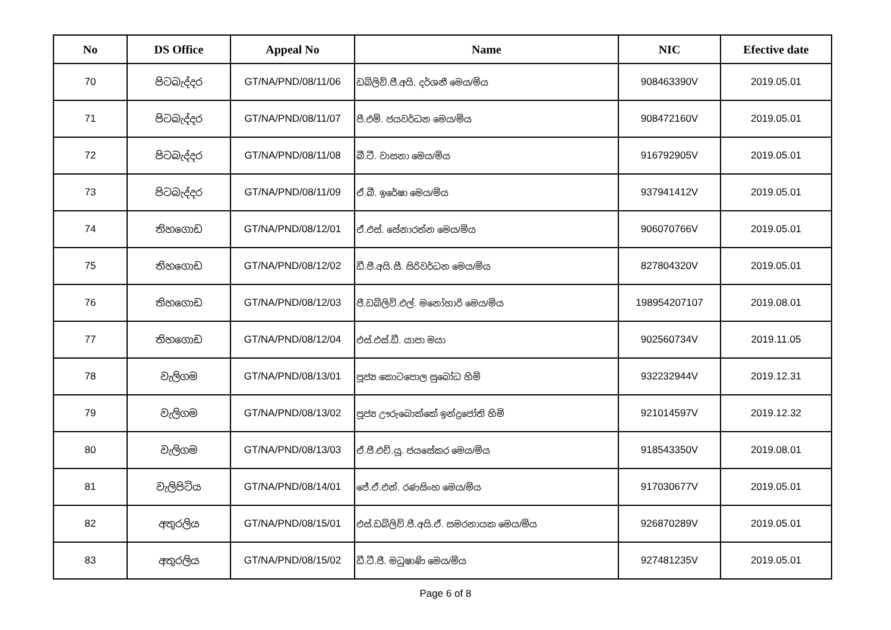| No | DS Office | Appeal No | Name | NIC | Efective date |
| --- | --- | --- | --- | --- | --- |
| 70 | පිටබැද්දර | GT/NA/PND/08/11/06 | ඩබ්ලිව්.ජී.අයි. දර්ශනී මෙය/මිය | 908463390V | 2019.05.01 |
| 71 | පිටබැද්දර | GT/NA/PND/08/11/07 | පී.එම්. ජයවර්ධන මෙය/මිය | 908472160V | 2019.05.01 |
| 72 | පිටබැද්දර | GT/NA/PND/08/11/08 | බී.ටී. වාසනා මෙය/මිය | 916792905V | 2019.05.01 |
| 73 | පිටබැද්දර | GT/NA/PND/08/11/09 | ඒ.බී. ඉරේෂා මෙය/මිය | 937941412V | 2019.05.01 |
| 74 | තිහගොඩ | GT/NA/PND/08/12/01 | ඒ.එස්. සේනාරත්න මෙය/මිය | 906070766V | 2019.05.01 |
| 75 | තිහගොඩ | GT/NA/PND/08/12/02 | ඩී.ජී.අයි.සී. සිරිවර්ධන මෙය/මිය | 827804320V | 2019.05.01 |
| 76 | තිහගොඩ | GT/NA/PND/08/12/03 | ජී.ඩබ්ලිව්.එල්. මනෝහාරි මෙය/මිය | 198954207107 | 2019.08.01 |
| 77 | තිහගොඩ | GT/NA/PND/08/12/04 | එස්.එස්.ඩී. යාපා මයා | 902560734V | 2019.11.05 |
| 78 | වැලිගම | GT/NA/PND/08/13/01 | පූජ්‍ය කොටපොල සුබෝධ හිමි | 932232944V | 2019.12.31 |
| 79 | වැලිගම | GT/NA/PND/08/13/02 | පූජ්‍ය ඌරුබොක්කේ ඉන්ද්‍රජෝති හිමි | 921014597V | 2019.12.32 |
| 80 | වැලිගම | GT/NA/PND/08/13/03 | ඒ.ජී.එච්.යූ. ජයසේකර මෙය/මිය | 918543350V | 2019.08.01 |
| 81 | වැලිපිටිය | GT/NA/PND/08/14/01 | ජේ.ඒ.එන්. රණසිංහ මෙය/මිය | 917030677V | 2019.05.01 |
| 82 | අතුරලිය | GT/NA/PND/08/15/01 | එස්.ඩබ්ලිව්.ජී.අයි.ඒ. සමරනායක මෙය/මිය | 926870289V | 2019.05.01 |
| 83 | අතුරලිය | GT/NA/PND/08/15/02 | ඩී.ටී.ජී. මධුෂාණි මෙය/මිය | 927481235V | 2019.05.01 |
Page 6 of 8